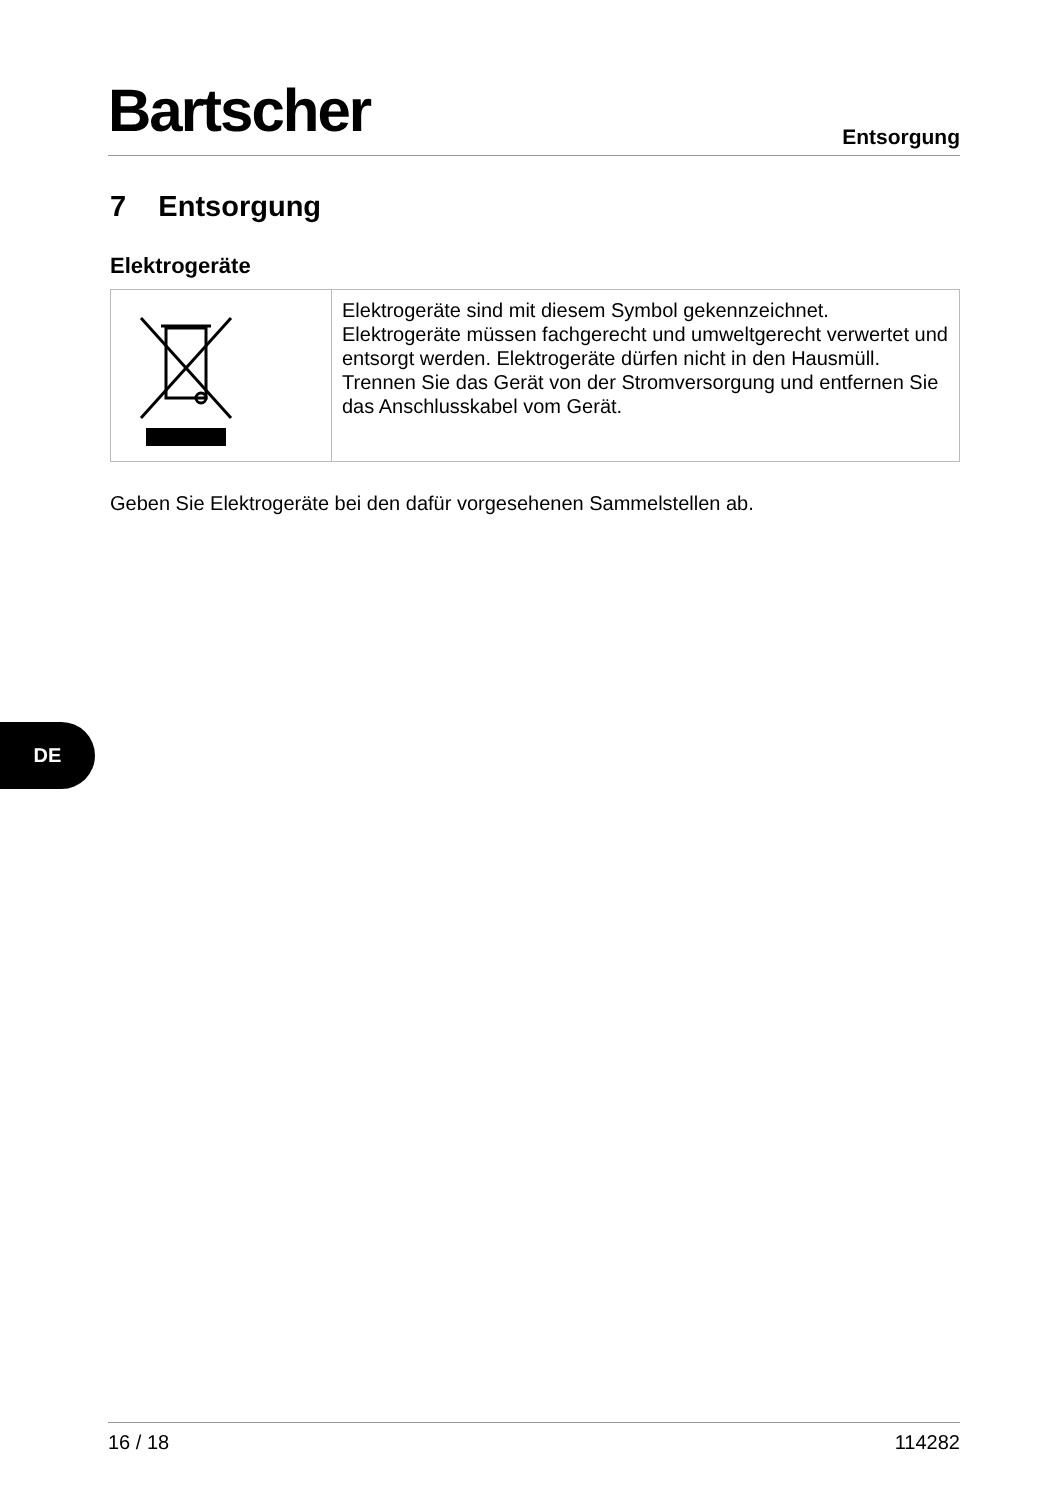Bartscher
Entsorgung
7 Entsorgung
Elektrogeräte
| | Elektrogeräte sind mit diesem Symbol gekennzeichnet. Elektrogeräte müssen fachgerecht und umweltgerecht verwertet und entsorgt werden. Elektrogeräte dürfen nicht in den Hausmüll. Trennen Sie das Gerät von der Stromversorgung und entfernen Sie das Anschlusskabel vom Gerät. |
Geben Sie Elektrogeräte bei den dafür vorgesehenen Sammelstellen ab.
DE
16 / 18 114282